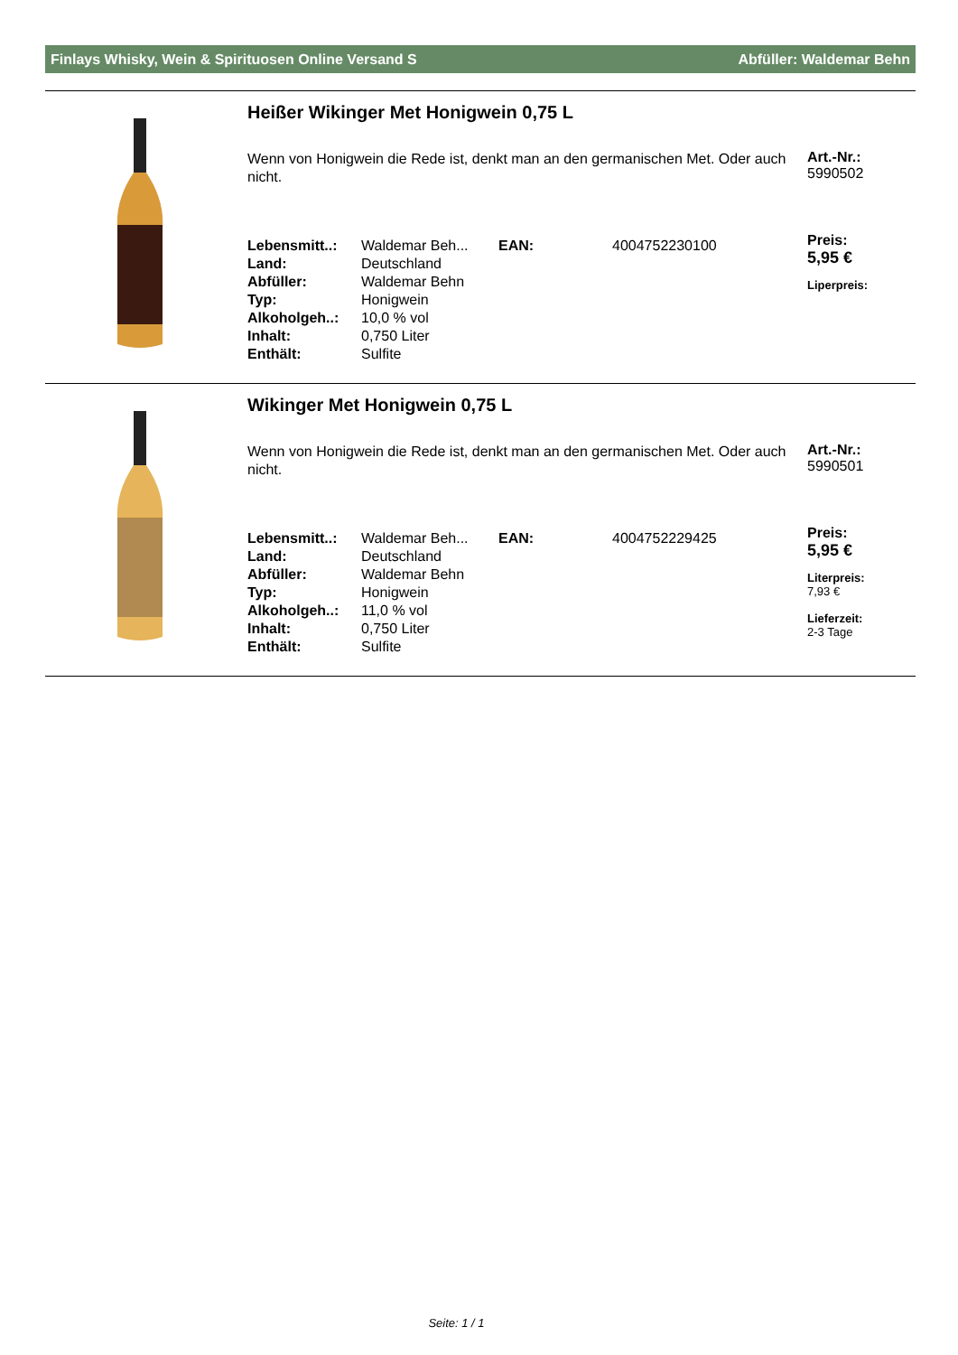Finlays Whisky, Wein & Spirituosen Online Versand S Abfüller: Waldemar Behn
Heißer Wikinger Met Honigwein 0,75 L
Wenn von Honigwein die Rede ist, denkt man an den germanischen Met. Oder auch nicht.
| Lebensmitt..: | Waldemar Beh... | EAN: | 4004752230100 |
| Land: | Deutschland | | |
| Abfüller: | Waldemar Behn | | |
| Typ: | Honigwein | | |
| Alkoholgeh..: | 10,0 % vol | | |
| Inhalt: | 0,750 Liter | | |
| Enthält: | Sulfite | | |
Art.-Nr.:
5990502
Preis:
5,95 €
Liperpreis:
Wikinger Met Honigwein 0,75 L
Wenn von Honigwein die Rede ist, denkt man an den germanischen Met. Oder auch nicht.
| Lebensmitt..: | Waldemar Beh... | EAN: | 4004752229425 |
| Land: | Deutschland | | |
| Abfüller: | Waldemar Behn | | |
| Typ: | Honigwein | | |
| Alkoholgeh..: | 11,0 % vol | | |
| Inhalt: | 0,750 Liter | | |
| Enthält: | Sulfite | | |
Art.-Nr.:
5990501
Preis:
5,95 €
Literpreis:
7,93 €
Lieferzeit:
2-3 Tage
Seite: 1 / 1